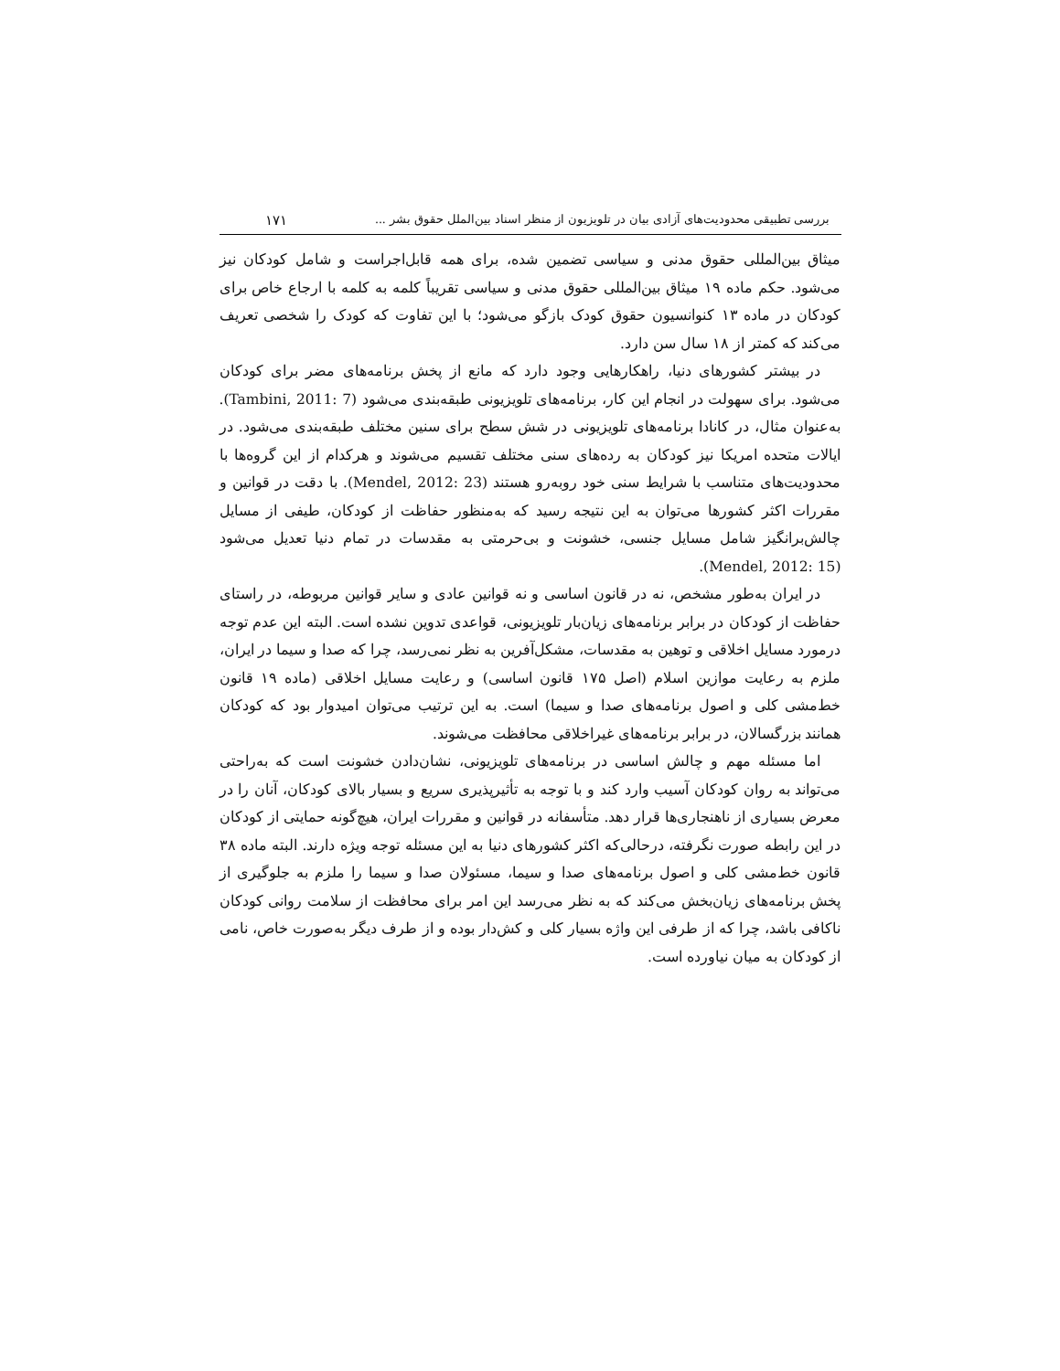بررسی تطبیقی محدودیت‌های آزادی بیان در تلویزیون از منظر اسناد بین‌الملل حقوق بشر ... ۱۷۱
میثاق بین‌المللی حقوق مدنی و سیاسی تضمین شده، برای همه قابل‌اجراست و شامل کودکان نیز می‌شود. حکم ماده ۱۹ میثاق بین‌المللی حقوق مدنی و سیاسی تقریباً کلمه به کلمه با ارجاع خاص برای کودکان در ماده ۱۳ کنوانسیون حقوق کودک بازگو می‌شود؛ با این تفاوت که کودک را شخصی تعریف می‌کند که کمتر از ۱۸ سال سن دارد.
در بیشتر کشورهای دنیا، راهکارهایی وجود دارد که مانع از پخش برنامه‌های مضر برای کودکان می‌شود. برای سهولت در انجام این کار، برنامه‌های تلویزیونی طبقه‌بندی می‌شود (Tambini, 2011: 7). به‌عنوان مثال، در کانادا برنامه‌های تلویزیونی در شش سطح برای سنین مختلف طبقه‌بندی می‌شود. در ایالات متحده امریکا نیز کودکان به رده‌های سنی مختلف تقسیم می‌شوند و هرکدام از این گروه‌ها با محدودیت‌های متناسب با شرایط سنی خود روبه‌رو هستند (Mendel, 2012: 23). با دقت در قوانین و مقررات اکثر کشورها می‌توان به این نتیجه رسید که به‌منظور حفاظت از کودکان، طیفی از مسایل چالش‌برانگیز شامل مسایل جنسی، خشونت و بی‌حرمتی به مقدسات در تمام دنیا تعدیل می‌شود (Mendel, 2012: 15).
در ایران به‌طور مشخص، نه در قانون اساسی و نه قوانین عادی و سایر قوانین مربوطه، در راستای حفاظت از کودکان در برابر برنامه‌های زیان‌بار تلویزیونی، قواعدی تدوین نشده است. البته این عدم توجه درمورد مسایل اخلاقی و توهین به مقدسات، مشکل‌آفرین به نظر نمی‌رسد، چرا که صدا و سیما در ایران، ملزم به رعایت موازین اسلام (اصل ۱۷۵ قانون اساسی) و رعایت مسایل اخلاقی (ماده ۱۹ قانون خط‌مشی کلی و اصول برنامه‌های صدا و سیما) است. به این ترتیب می‌توان امیدوار بود که کودکان همانند بزرگسالان، در برابر برنامه‌های غیراخلاقی محافظت می‌شوند.
اما مسئله مهم و چالش اساسی در برنامه‌های تلویزیونی، نشان‌دادن خشونت است که به‌راحتی می‌تواند به روان کودکان آسیب وارد کند و با توجه به تأثیرپذیری سریع و بسیار بالای کودکان، آنان را در معرض بسیاری از ناهنجاری‌ها قرار دهد. متأسفانه در قوانین و مقررات ایران، هیچ‌گونه حمایتی از کودکان در این رابطه صورت نگرفته، درحالی‌که اکثر کشورهای دنیا به این مسئله توجه ویژه دارند. البته ماده ۳۸ قانون خط‌مشی کلی و اصول برنامه‌های صدا و سیما، مسئولان صدا و سیما را ملزم به جلوگیری از پخش برنامه‌های زیان‌بخش می‌کند که به نظر می‌رسد این امر برای محافظت از سلامت روانی کودکان ناکافی باشد، چرا که از طرفی این واژه بسیار کلی و کش‌دار بوده و از طرف دیگر به‌صورت خاص، نامی از کودکان به میان نیاورده است.